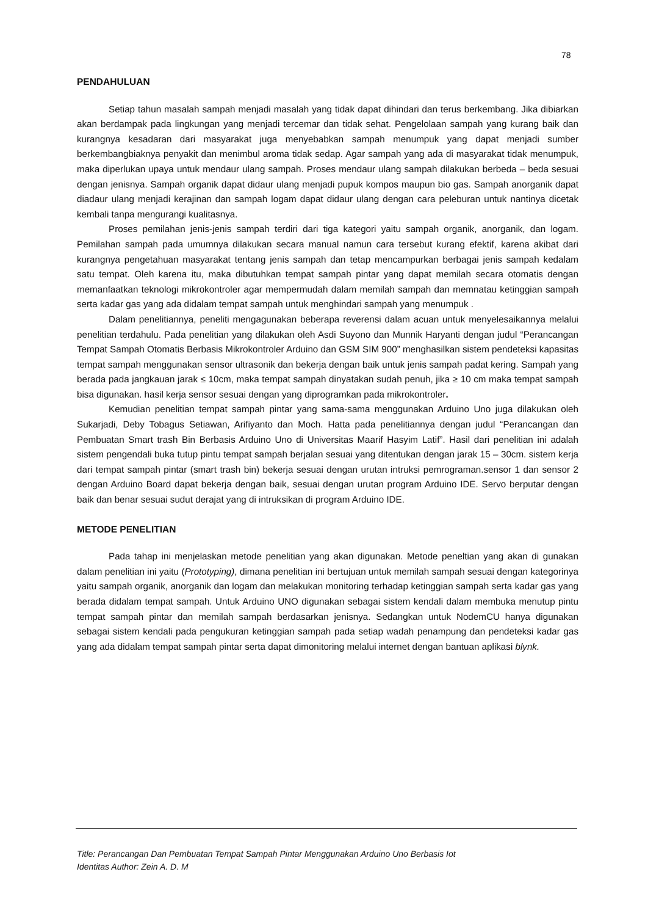78
PENDAHULUAN
Setiap tahun masalah sampah menjadi masalah yang tidak dapat dihindari dan terus berkembang. Jika dibiarkan akan berdampak pada lingkungan yang menjadi tercemar dan tidak sehat. Pengelolaan sampah yang kurang baik dan kurangnya kesadaran dari masyarakat juga menyebabkan sampah menumpuk yang dapat menjadi sumber berkembangbiaknya penyakit dan menimbul aroma tidak sedap. Agar sampah yang ada di masyarakat tidak menumpuk, maka diperlukan upaya untuk mendaur ulang sampah. Proses mendaur ulang sampah dilakukan berbeda – beda sesuai dengan jenisnya. Sampah organik dapat didaur ulang menjadi pupuk kompos maupun bio gas. Sampah anorganik dapat diadaur ulang menjadi kerajinan dan sampah logam dapat didaur ulang dengan cara peleburan untuk nantinya dicetak kembali tanpa mengurangi kualitasnya.
Proses pemilahan jenis-jenis sampah terdiri dari tiga kategori yaitu sampah organik, anorganik, dan logam. Pemilahan sampah pada umumnya dilakukan secara manual namun cara tersebut kurang efektif, karena akibat dari kurangnya pengetahuan masyarakat tentang jenis sampah dan tetap mencampurkan berbagai jenis sampah kedalam satu tempat. Oleh karena itu, maka dibutuhkan tempat sampah pintar yang dapat memilah secara otomatis dengan memanfaatkan teknologi mikrokontroler agar mempermudah dalam memilah sampah dan memnatau ketinggian sampah serta kadar gas yang ada didalam tempat sampah untuk menghindari sampah yang menumpuk .
Dalam penelitiannya, peneliti mengagunakan beberapa reverensi dalam acuan untuk menyelesaikannya melalui penelitian terdahulu. Pada penelitian yang dilakukan oleh Asdi Suyono dan Munnik Haryanti dengan judul “Perancangan Tempat Sampah Otomatis Berbasis Mikrokontroler Arduino dan GSM SIM 900” menghasilkan sistem pendeteksi kapasitas tempat sampah menggunakan sensor ultrasonik dan bekerja dengan baik untuk jenis sampah padat kering. Sampah yang berada pada jangkauan jarak ≤ 10cm, maka tempat sampah dinyatakan sudah penuh, jika ≥ 10 cm maka tempat sampah bisa digunakan. hasil kerja sensor sesuai dengan yang diprogramkan pada mikrokontroler.
Kemudian penelitian tempat sampah pintar yang sama-sama menggunakan Arduino Uno juga dilakukan oleh Sukarjadi, Deby Tobagus Setiawan, Arifiyanto dan Moch. Hatta pada penelitiannya dengan judul “Perancangan dan Pembuatan Smart trash Bin Berbasis Arduino Uno di Universitas Maarif Hasyim Latif”. Hasil dari penelitian ini adalah sistem pengendali buka tutup pintu tempat sampah berjalan sesuai yang ditentukan dengan jarak 15 – 30cm. sistem kerja dari tempat sampah pintar (smart trash bin) bekerja sesuai dengan urutan intruksi pemrograman.sensor 1 dan sensor 2 dengan Arduino Board dapat bekerja dengan baik, sesuai dengan urutan program Arduino IDE. Servo berputar dengan baik dan benar sesuai sudut derajat yang di intruksikan di program Arduino IDE.
METODE PENELITIAN
Pada tahap ini menjelaskan metode penelitian yang akan digunakan. Metode peneltian yang akan di gunakan dalam penelitian ini yaitu (Prototyping), dimana penelitian ini bertujuan untuk memilah sampah sesuai dengan kategorinya yaitu sampah organik, anorganik dan logam dan melakukan monitoring terhadap ketinggian sampah serta kadar gas yang berada didalam tempat sampah. Untuk Arduino UNO digunakan sebagai sistem kendali dalam membuka menutup pintu tempat sampah pintar dan memilah sampah berdasarkan jenisnya. Sedangkan untuk NodemCU hanya digunakan sebagai sistem kendali pada pengukuran ketinggian sampah pada setiap wadah penampung dan pendeteksi kadar gas yang ada didalam tempat sampah pintar serta dapat dimonitoring melalui internet dengan bantuan aplikasi blynk.
Title: Perancangan Dan Pembuatan Tempat Sampah Pintar Menggunakan Arduino Uno Berbasis Iot
Identitas Author: Zein A. D. M